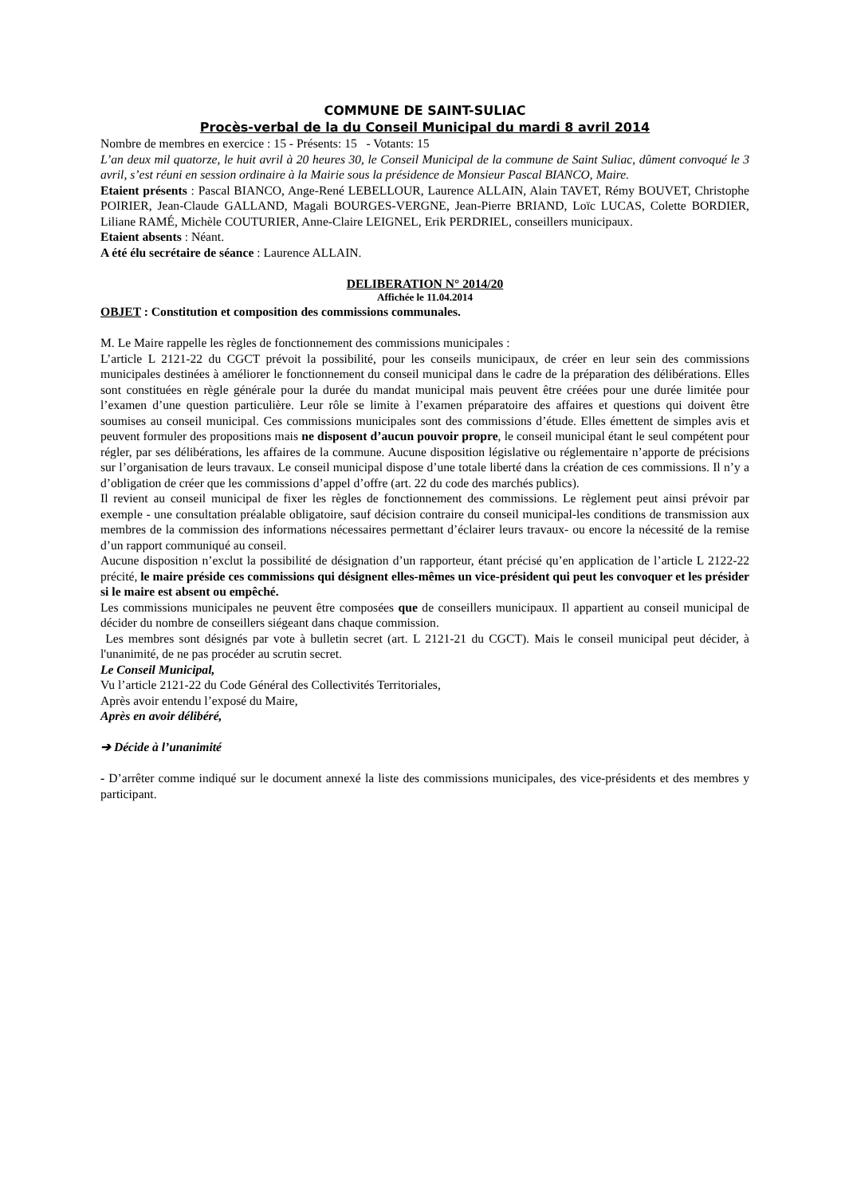COMMUNE DE SAINT-SULIAC
Procès-verbal de la du Conseil Municipal du mardi 8 avril 2014
Nombre de membres en exercice : 15 - Présents: 15 - Votants: 15
L’an deux mil quatorze, le huit avril à 20 heures 30, le Conseil Municipal de la commune de Saint Suliac, dûment convoqué le 3 avril, s’est réuni en session ordinaire à la Mairie sous la présidence de Monsieur Pascal BIANCO, Maire.
Etaient présents : Pascal BIANCO, Ange-René LEBELLOUR, Laurence ALLAIN, Alain TAVET, Rémy BOUVET, Christophe POIRIER, Jean-Claude GALLAND, Magali BOURGES-VERGNE, Jean-Pierre BRIAND, Loïc LUCAS, Colette BORDIER, Liliane RAMÉ, Michèle COUTURIER, Anne-Claire LEIGNEL, Erik PERDRIEL, conseillers municipaux.
Etaient absents : Néant.
A été élu secrétaire de séance : Laurence ALLAIN.
DELIBERATION N° 2014/20
Affichée le 11.04.2014
OBJET : Constitution et composition des commissions communales.
M. Le Maire rappelle les règles de fonctionnement des commissions municipales :
L’article L 2121-22 du CGCT prévoit la possibilité, pour les conseils municipaux, de créer en leur sein des commissions municipales destinées à améliorer le fonctionnement du conseil municipal dans le cadre de la préparation des délibérations. Elles sont constituées en règle générale pour la durée du mandat municipal mais peuvent être créées pour une durée limitée pour l’examen d’une question particulière. Leur rôle se limite à l’examen préparatoire des affaires et questions qui doivent être soumises au conseil municipal. Ces commissions municipales sont des commissions d’étude. Elles émettent de simples avis et peuvent formuler des propositions mais ne disposent d’aucun pouvoir propre, le conseil municipal étant le seul compétent pour régler, par ses délibérations, les affaires de la commune. Aucune disposition législative ou réglementaire n’apporte de précisions sur l’organisation de leurs travaux. Le conseil municipal dispose d’une totale liberté dans la création de ces commissions. Il n’y a d’obligation de créer que les commissions d’appel d’offre (art. 22 du code des marchés publics).
Il revient au conseil municipal de fixer les règles de fonctionnement des commissions. Le règlement peut ainsi prévoir par exemple - une consultation préalable obligatoire, sauf décision contraire du conseil municipal-les conditions de transmission aux membres de la commission des informations nécessaires permettant d’éclairer leurs travaux- ou encore la nécessité de la remise d’un rapport communiqué au conseil.
Aucune disposition n’exclut la possibilité de désignation d’un rapporteur, étant précisé qu’en application de l’article L 2122-22 précité, le maire préside ces commissions qui désignent elles-mêmes un vice-président qui peut les convoquer et les présider si le maire est absent ou empêché.
Les commissions municipales ne peuvent être composées que de conseillers municipaux. Il appartient au conseil municipal de décider du nombre de conseillers siégeant dans chaque commission.
Les membres sont désignés par vote à bulletin secret (art. L 2121-21 du CGCT). Mais le conseil municipal peut décider, à l'unanimité, de ne pas procéder au scrutin secret.
Le Conseil Municipal,
Vu l’article 2121-22 du Code Général des Collectivités Territoriales,
Après avoir entendu l’exposé du Maire,
Après en avoir délibéré,
➔ Décide à l’unanimité
- D’arrêter comme indiqué sur le document annexé la liste des commissions municipales, des vice-présidents et des membres y participant.